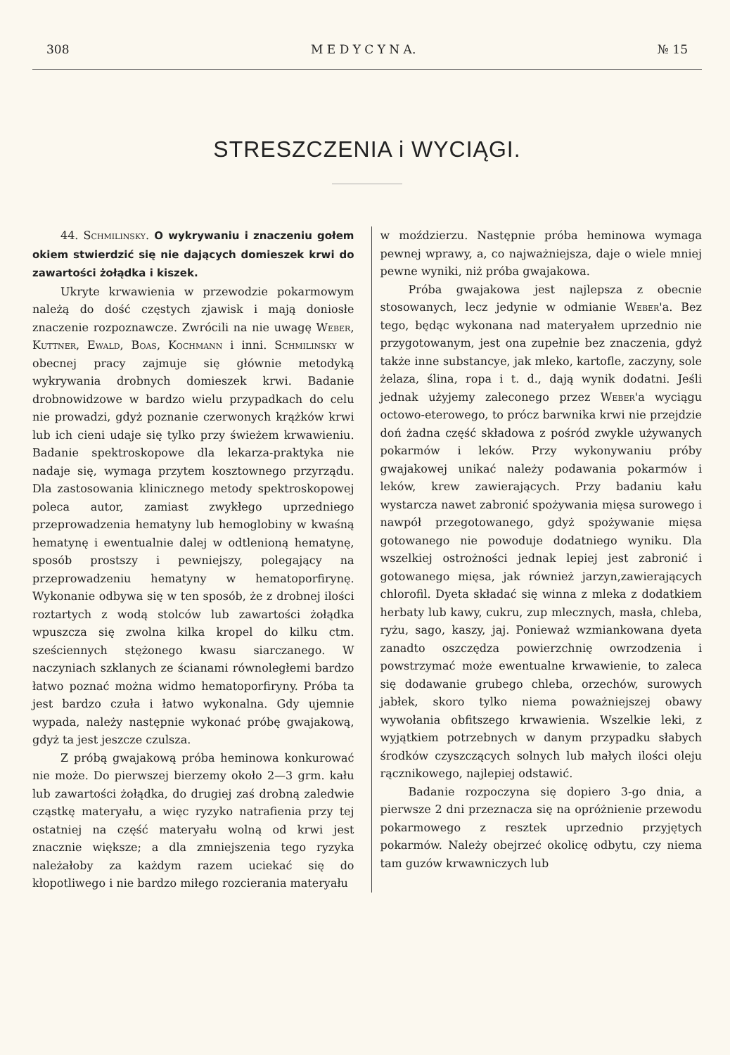308 M E D Y C Y N A. № 15
STRESZCZENIA i WYCIĄGI.
44. Schmilinsky. O wykrywaniu i znaczeniu gołem okiem stwierdzić się nie dających domieszek krwi do zawartości żołądka i kiszek.
Ukryte krwawienia w przewodzie pokarmowym należą do dość częstych zjawisk i mają doniosłe znaczenie rozpoznawcze. Zwrócili na nie uwagę Weber, Kuttner, Ewald, Boas, Kochmann i inni. Schmilinsky w obecnej pracy zajmuje się głównie metodyką wykrywania drobnych domieszek krwi. Badanie drobnowidzowe w bardzo wielu przypadkach do celu nie prowadzi, gdyż poznanie czerwonych krążków krwi lub ich cieni udaje się tylko przy świeżem krwawieniu. Badanie spektroskopowe dla lekarza-praktyka nie nadaje się, wymaga przytem kosztownego przyrządu. Dla zastosowania klinicznego metody spektroskopowej poleca autor, zamiast zwykłego uprzedniego przeprowadzenia hematyny lub hemoglobiny w kwaśną hematynę i ewentualnie dalej w odtlenioną hematynę, sposób prostszy i pewniejszy, polegający na przeprowadzeniu hematyny w hematoporfirynę. Wykonanie odbywa się w ten sposób, że z drobnej ilości roztartych z wodą stolców lub zawartości żołądka wpuszcza się zwolna kilka kropel do kilku ctm. sześciennych stężonego kwasu siarczanego. W naczyniach szklanych ze ścianami równoległemi bardzo łatwo poznać można widmo hematoporfiryny. Próba ta jest bardzo czuła i łatwo wykonalna. Gdy ujemnie wypada, należy następnie wykonać próbę gwajakową, gdyż ta jest jeszcze czulsza.
Z próbą gwajakową próba heminowa konkurować nie może. Do pierwszej bierzemy około 2—3 grm. kału lub zawartości żołądka, do drugiej zaś drobną zaledwie cząstkę materyału, a więc ryzyko natrafienia przy tej ostatniej na część materyału wolną od krwi jest znacznie większe; a dla zmniejszenia tego ryzyka należałoby za każdym razem uciekać się do kłopotliwego i nie bardzo miłego rozcierania materyału
w moździerzu. Następnie próba heminowa wymaga pewnej wprawy, a, co najważniejsza, daje o wiele mniej pewne wyniki, niż próba gwajakowa.
Próba gwajakowa jest najlepsza z obecnie stosowanych, lecz jedynie w odmianie Weber'a. Bez tego, będąc wykonana nad materyałem uprzednio nie przygotowanym, jest ona zupełnie bez znaczenia, gdyż także inne substancye, jak mleko, kartofle, zaczyny, sole żelaza, ślina, ropa i t. d., dają wynik dodatni. Jeśli jednak użyjemy zaleconego przez Weber'a wyciągu octowo-eterowego, to prócz barwnika krwi nie przejdzie doń żadna część składowa z pośród zwykle używanych pokarmów i leków. Przy wykonywaniu próby gwajakowej unikać należy podawania pokarmów i leków, krew zawierających. Przy badaniu kału wystarcza nawet zabronić spożywania mięsa surowego i nawpół przegotowanego, gdyż spożywanie mięsa gotowanego nie powoduje dodatniego wyniku. Dla wszelkiej ostrożności jednak lepiej jest zabronić i gotowanego mięsa, jak również jarzyn,zawierających chlorofil. Dyeta składać się winna z mleka z dodatkiem herbaty lub kawy, cukru, zup mlecznych, masła, chleba, ryżu, sago, kaszy, jaj. Ponieważ wzmiankowana dyeta zanadto oszczędza powierzchnię owrzodzenia i powstrzymać może ewentualne krwawienie, to zaleca się dodawanie grubego chleba, orzechów, surowych jabłek, skoro tylko niema poważniejszej obawy wywołania obfitszego krwawienia. Wszelkie leki, z wyjątkiem potrzebnych w danym przypadku słabych środków czyszczących solnych lub małych ilości oleju rącznikowego, najlepiej odstawić.
Badanie rozpoczyna się dopiero 3-go dnia, a pierwsze 2 dni przeznacza się na opróżnienie przewodu pokarmowego z resztek uprzednio przyjętych pokarmów. Należy obejrzeć okolicę odbytu, czy niema tam guzów krwawniczych lub